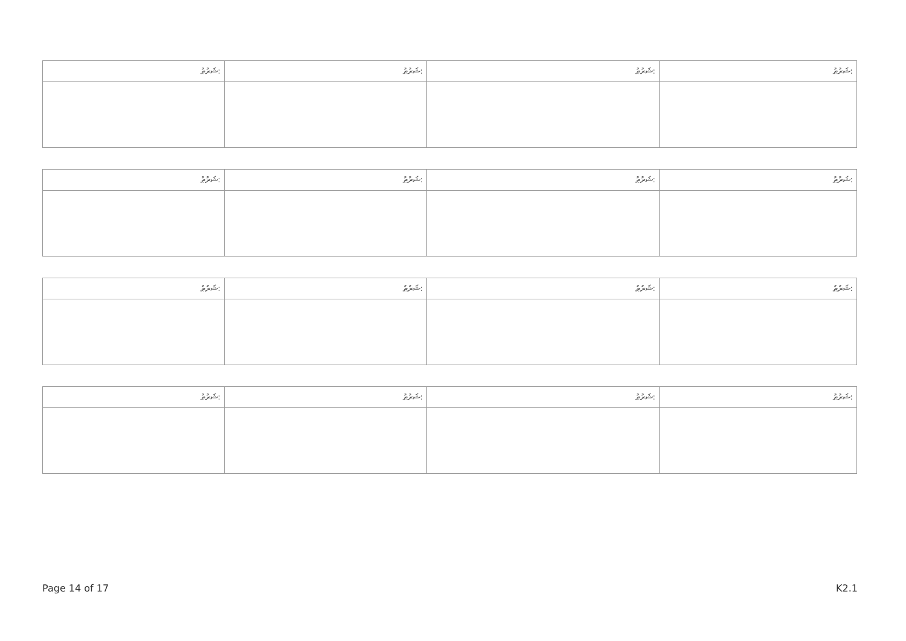| ޝަރުޠު: | ޝަރުޠު: | ޝަރުޠު: | ޝަރުޠު: |
| --- | --- | --- | --- |
| ޝަރުޠު: | ޝަރުޠު: | ޝަރުޠު: | ޝަރުޠު: |
| --- | --- | --- | --- |
| ޝަރުޠު: | ޝަރުޠު: | ޝަރުޠު: | ޝަރުޠު: |
| --- | --- | --- | --- |
| ޝަރުޠު: | ޝަރުޠު: | ޝަރުޠު: | ޝަރުޠު: |
| --- | --- | --- | --- |
Page 14 of 17 K2.1